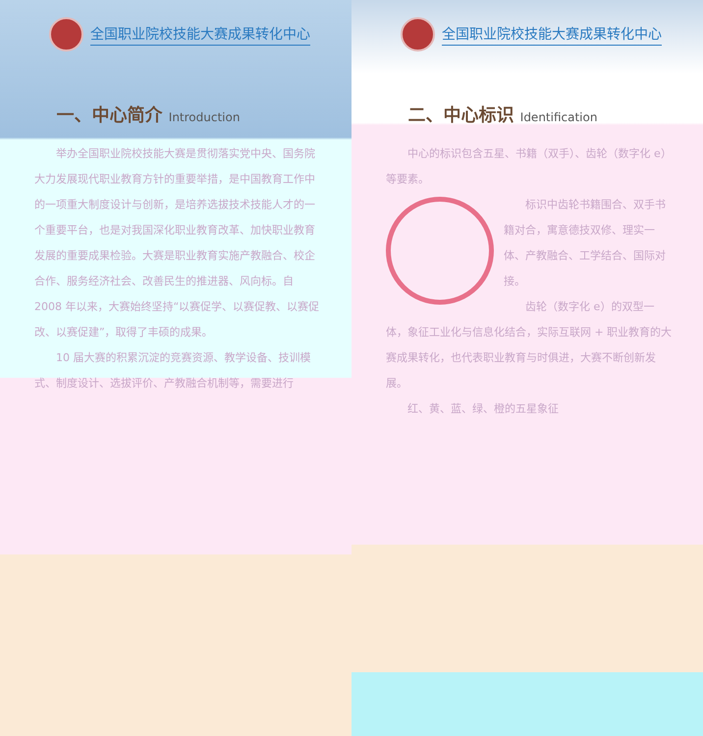全国职业院校技能大赛成果转化中心
一、中心简介 Introduction
　　举办全国职业院校技能大赛是贯彻落实党中央、国务院大力发展现代职业教育方针的重要举措，是中国教育工作中的一项重大制度设计与创新，是培养选拔技术技能人才的一个重要平台，也是对我国深化职业教育改革、加快职业教育发展的重要成果检验。大赛是职业教育实施产教融合、校企合作、服务经济社会、改善民生的推进器、风向标。自 2008 年以来，大赛始终坚持“以赛促学、以赛促教、以赛促改、以赛促建”，取得了丰硕的成果。
　　10 届大赛的积累沉淀的竞赛资源、教学设备、技训模式、制度设计、选拔评价、产教融合机制等，需要进行
全国职业院校技能大赛成果转化中心
二、中心标识 Identification
　　中心的标识包含五星、书籍（双手）、齿轮（数字化 e）等要素。
　　标识中齿轮书籍围合、双手书籍对合，寓意德技双修、理实一体、产教融合、工学结合、国际对接。
　　齿轮（数字化 e）的双型一体，象征工业化与信息化结合，实际互联网 + 职业教育的大赛成果转化，也代表职业教育与时俱进，大赛不断创新发展。
　　红、黄、蓝、绿、橙的五星象征